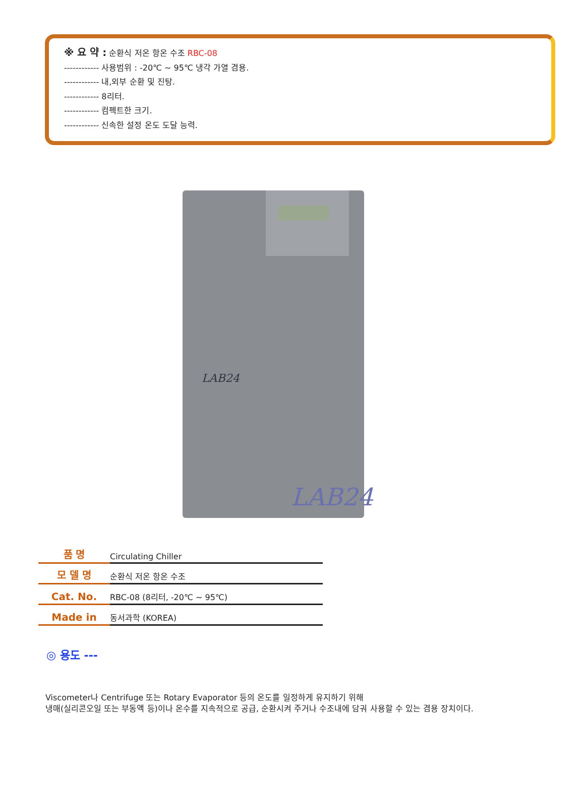※ 요 약 : 순환식 저온 항온 수조 RBC-08
------------ 사용범위 : -20℃ ~ 95℃ 냉각 가열 겸용.
------------ 내,외부 순환 및 진탕.
------------ 8리터.
------------ 컴펙트한 크기.
------------ 신속한 설정 온도 도달 능력.
LAB24
LAB24
| 품 명 | Circulating Chiller |
| 모 델 명 | 순환식 저온 항온 수조 |
| Cat. No. | RBC-08 (8리터, -20℃ ~ 95℃) |
| Made in | 동서과학 (KOREA) |
◎ 용도 ---
Viscometer나 Centrifuge 또는 Rotary Evaporator 등의 온도를 일정하게 유지하기 위해
냉매(실리콘오일 또는 부동액 등)이나 온수를 지속적으로 공급, 순환시켜 주거나 수조내에 담궈 사용할 수 있는 겸용 장치이다.